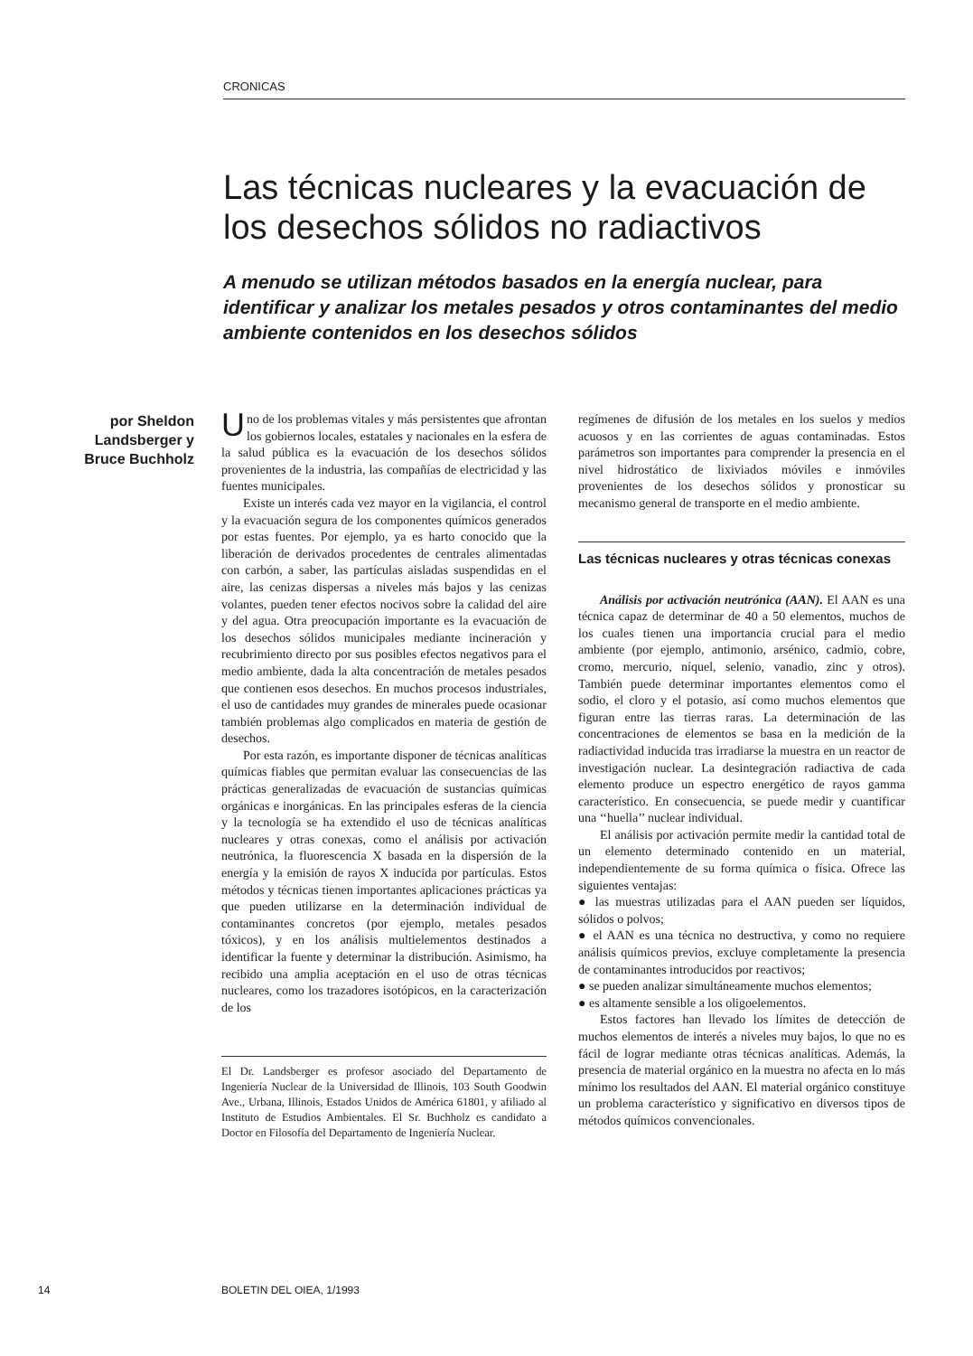CRONICAS
Las técnicas nucleares y la evacuación de los desechos sólidos no radiactivos
A menudo se utilizan métodos basados en la energía nuclear, para identificar y analizar los metales pesados y otros contaminantes del medio ambiente contenidos en los desechos sólidos
por Sheldon Landsberger y Bruce Buchholz
Uno de los problemas vitales y más persistentes que afrontan los gobiernos locales, estatales y nacionales en la esfera de la salud pública es la evacuación de los desechos sólidos provenientes de la industria, las compañías de electricidad y las fuentes municipales.
Existe un interés cada vez mayor en la vigilancia, el control y la evacuación segura de los componentes químicos generados por estas fuentes. Por ejemplo, ya es harto conocido que la liberación de derivados procedentes de centrales alimentadas con carbón, a saber, las partículas aisladas suspendidas en el aire, las cenizas dispersas a niveles más bajos y las cenizas volantes, pueden tener efectos nocivos sobre la calidad del aire y del agua. Otra preocupación importante es la evacuación de los desechos sólidos municipales mediante incineración y recubrimiento directo por sus posibles efectos negativos para el medio ambiente, dada la alta concentración de metales pesados que contienen esos desechos. En muchos procesos industriales, el uso de cantidades muy grandes de minerales puede ocasionar también problemas algo complicados en materia de gestión de desechos.
Por esta razón, es importante disponer de técnicas analíticas químicas fiables que permitan evaluar las consecuencias de las prácticas generalizadas de evacuación de sustancias químicas orgánicas e inorgánicas. En las principales esferas de la ciencia y la tecnología se ha extendido el uso de técnicas analíticas nucleares y otras conexas, como el análisis por activación neutrónica, la fluorescencia X basada en la dispersión de la energía y la emisión de rayos X inducida por partículas. Estos métodos y técnicas tienen importantes aplicaciones prácticas ya que pueden utilizarse en la determinación individual de contaminantes concretos (por ejemplo, metales pesados tóxicos), y en los análisis multielementos destinados a identificar la fuente y determinar la distribución. Asimismo, ha recibido una amplia aceptación en el uso de otras técnicas nucleares, como los trazadores isotópicos, en la caracterización de los
El Dr. Landsberger es profesor asociado del Departamento de Ingeniería Nuclear de la Universidad de Illinois, 103 South Goodwin Ave., Urbana, Illinois, Estados Unidos de América 61801, y afiliado al Instituto de Estudios Ambientales. El Sr. Buchholz es candidato a Doctor en Filosofía del Departamento de Ingeniería Nuclear.
regímenes de difusión de los metales en los suelos y medios acuosos y en las corrientes de aguas contaminadas. Estos parámetros son importantes para comprender la presencia en el nivel hidrostático de lixiviados móviles e inmóviles provenientes de los desechos sólidos y pronosticar su mecanismo general de transporte en el medio ambiente.
Las técnicas nucleares y otras técnicas conexas
Análisis por activación neutrónica (AAN). El AAN es una técnica capaz de determinar de 40 a 50 elementos, muchos de los cuales tienen una importancia crucial para el medio ambiente (por ejemplo, antimonio, arsénico, cadmio, cobre, cromo, mercurio, níquel, selenio, vanadio, zinc y otros). También puede determinar importantes elementos como el sodio, el cloro y el potasio, así como muchos elementos que figuran entre las tierras raras. La determinación de las concentraciones de elementos se basa en la medición de la radiactividad inducida tras irradiarse la muestra en un reactor de investigación nuclear. La desintegración radiactiva de cada elemento produce un espectro energético de rayos gamma característico. En consecuencia, se puede medir y cuantificar una ‘‘huella’’ nuclear individual.
El análisis por activación permite medir la cantidad total de un elemento determinado contenido en un material, independientemente de su forma química o física. Ofrece las siguientes ventajas:
● las muestras utilizadas para el AAN pueden ser líquidos, sólidos o polvos;
● el AAN es una técnica no destructiva, y como no requiere análisis químicos previos, excluye completamente la presencia de contaminantes introducidos por reactivos;
● se pueden analizar simultáneamente muchos elementos;
● es altamente sensible a los oligoelementos.
Estos factores han llevado los límites de detección de muchos elementos de interés a niveles muy bajos, lo que no es fácil de lograr mediante otras técnicas analíticas. Además, la presencia de material orgánico en la muestra no afecta en lo más mínimo los resultados del AAN. El material orgánico constituye un problema característico y significativo en diversos tipos de métodos químicos convencionales.
14 BOLETIN DEL OIEA, 1/1993